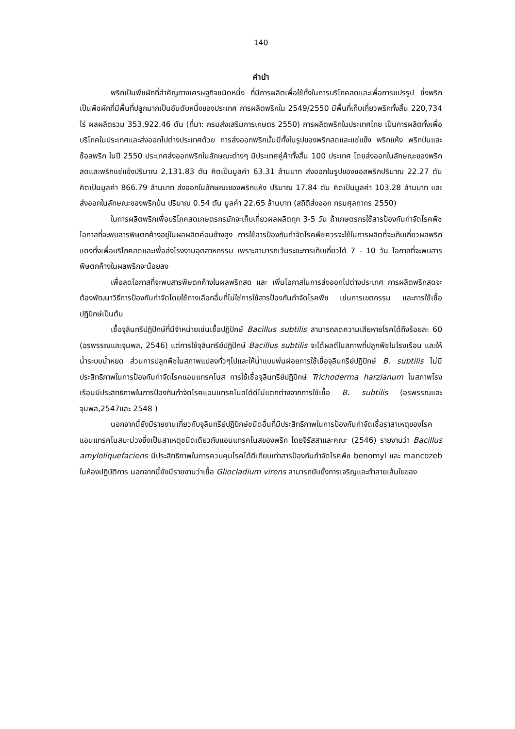140
คำนำ
พริกเป็นพืชผักที่สำคัญทางเศรษฐกิจชนิดหนึ่ง ที่มีการผลิตเพื่อใช้ทั้งในการบริโภคสดและเพื่อการแปรรูป ซึ่งพริกเป็นพืชผักที่มีพื้นที่ปลูกมากเป็นอันดับหนึ่งของประเทศ การผลิตพริกใน 2549/2550 มีพื้นที่เก็บเกี่ยวพริกทั้งสิ้น 220,734 ไร่ ผลผลิตรวม 353,922.46 ตัน (ที่มา: กรมส่งเสริมการเกษตร 2550) การผลิตพริกในประเทศไทย เป็นการผลิตทั้งเพื่อบริโภคในประเทศและส่งออกไปต่างประเทศด้วย การส่งออกพริกนั้นมีทั้งในรูปของพริกสดและแช่แข็ง พริกแห้ง พริกป่นและซ๊อสพริก ในปี 2550 ประเทศส่งออกพริกในลักษณะต่างๆ มีประเทศคู่ค้าทั้งสิ้น 100 ประเทศ โดยส่งออกในลักษณะของพริกสดและพริกแช่แข็งปริมาณ 2,131.83 ตัน คิดเป็นมูลค่า 63.31 ล้านบาท ส่งออกในรูปของซอสพริกปริมาณ 22.27 ตัน คิดเป็นมูลค่า 866.79 ล้านบาท ส่งออกในลักษณะของพริกแห้ง ปริมาณ 17.84 ตัน คิดเป็นมูลค่า 103.28 ล้านบาท และส่งออกในลักษณะของพริกป่น ปริมาณ 0.54 ตัน มูลค่า 22.65 ล้านบาท (สถิติส่งออก กรมศุลกากร 2550)
ในการผลิตพริกเพื่อบริโภคสดเกษตรกรมักจะเก็บเกี่ยวผลผลิตทุก 3-5 วัน ถ้าเกษตรกรใช้สารป้องกันกำจัดโรคพืชโอกาสที่จะพบสารพิษตกค้างอยู่ในผลผลิตค่อนข้างสูง การใช้สารป้องกันกำจัดโรคพืชควรจะใช้ในการผลิตที่จะเก็บเกี่ยวผลพริกแดงทั้งเพื่อบริโภคสดและเพื่อส่งโรงงานอุตสาหกรรม เพราะสามารถเว้นระยะการเก็บเกี่ยวได้ 7 - 10 วัน โอกาสที่จะพบสารพิษตกค้างในผลพริกจะน้อยลง
เพื่อลดโอกาสที่จะพบสารพิษตกค้างในผลพริกสด และ เพิ่มโอกาสในการส่งออกไปต่างประเทศ การผลิตพริกสดจะต้องพัฒนาวิธีการป้องกันกำจัดโดยใช้ทางเลือกอื่นที่ไม่ใช่การใช้สารป้องกันกำจัดโรคพืช เช่นการเขตกรรม และการใช้เชื้อปฏิปักษ์เป็นต้น
เชื้อจุลินทรีปฏิปักษ์ที่มีจำหน่ายเช่นเชื้อปฏิปักษ์ Bacillus subtilis สามารถลดความเสียหายโรคได้ถึงร้อยละ 60 (อรพรรณและจุมพล, 2546) แต่การใช้จุลินทรีย์ปฏิปักษ์ Bacillus subtilis จะได้ผลดีในสภาพที่ปลูกพืชในโรงเรือน และให้น้ำระบบน้ำหยด ส่วนการปลูกพืชในสภาพแปลงทั่วๆไปและให้น้ำแบบพ่นฝอยการใช้เชื้อจุลินทรีย์ปฏิปักษ์ B. subtilis ไม่มีประสิทธิภาพในการป้องกันกำจัดโรคแอนแทรคโนส การใช้เชื้อจุลินทรีย์ปฏิปักษ์ Trichoderma harzianum ในสภาพโรงเรือนมีประสิทธิภาพในการป้องกันกำจัดโรคแอนแทรคโนสได้ดีไม่แตกต่างจากการใช้เชื้อ B. subtilis (อรพรรณและจุมพล,2547และ 2548 )
นอกจากนี้ยังมีรายงานเกี่ยวกับจุลินทรีย์ปฏิปักษ์ชนิดอื่นที่มีประสิทธิภาพในการป้องกันกำจัดเชื้อราสาเหตุของโรคแอนแทรคโนสมะม่วงซึ่งเป็นสาเหตุชนิดเดียวกับแอนแทรคโนสของพริก โดยจิรัสสาและคณะ (2546) รายงานว่า Bacillus amyloliquefaciens มีประสิทธิภาพในการควบคุมโรคได้ดีเทียบเท่าสารป้องกันกำจัดโรคพืช benomyl และ mancozeb ในห้องปฏิบัติการ นอกจากนี้ยังมีรายงานว่าเชื้อ Gliocladium virens สามารถยับยั้งการเจริญและทำลายเส้นใยของ